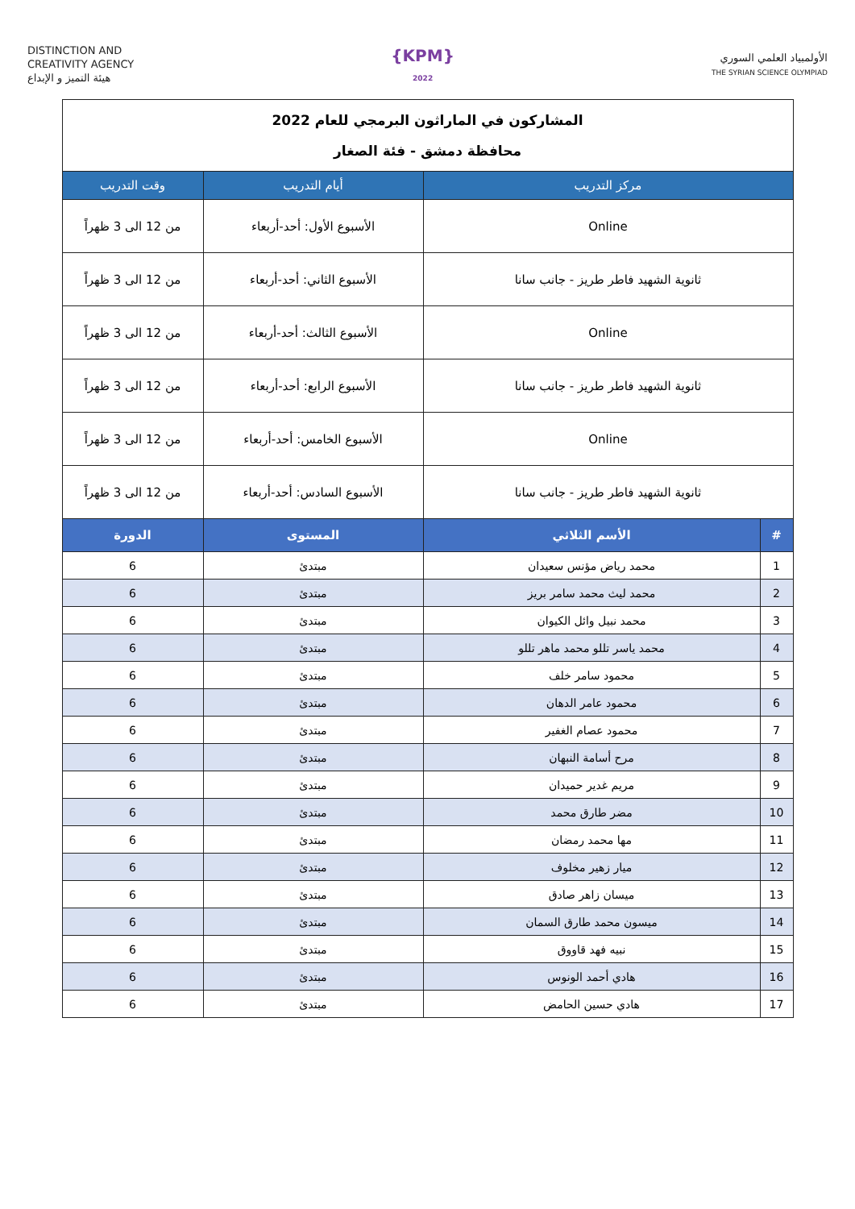DISTINCTION AND
CREATIVITY AGENCY
هيئة التميز و الإبداع
{KPM}
2022
الأولمبياد العلمي السوري
THE SYRIAN SCIENCE OLYMPIAD
| المشاركون في الماراثون البرمجي للعام 2022 محافظة دمشق - فئة الصغار | | | |
| مركز التدريب | | أيام التدريب | وقت التدريب |
| Online | | الأسبوع الأول: أحد-أربعاء | من 12 الى 3 ظهراً |
| ثانوية الشهيد فاطر طريز - جانب سانا | | الأسبوع الثاني: أحد-أربعاء | من 12 الى 3 ظهراً |
| Online | | الأسبوع الثالث: أحد-أربعاء | من 12 الى 3 ظهراً |
| ثانوية الشهيد فاطر طريز - جانب سانا | | الأسبوع الرابع: أحد-أربعاء | من 12 الى 3 ظهراً |
| Online | | الأسبوع الخامس: أحد-أربعاء | من 12 الى 3 ظهراً |
| ثانوية الشهيد فاطر طريز - جانب سانا | | الأسبوع السادس: أحد-أربعاء | من 12 الى 3 ظهراً |
| # | الأسم الثلاثي | المستوى | الدورة |
| 1 | محمد رياض مؤنس سعيدان | مبتدئ | 6 |
| 2 | محمد ليث محمد سامر بريز | مبتدئ | 6 |
| 3 | محمد نبيل وائل الكيوان | مبتدئ | 6 |
| 4 | محمد ياسر تللو محمد ماهر تللو | مبتدئ | 6 |
| 5 | محمود سامر خلف | مبتدئ | 6 |
| 6 | محمود عامر الدهان | مبتدئ | 6 |
| 7 | محمود عصام الغفير | مبتدئ | 6 |
| 8 | مرح أسامة النبهان | مبتدئ | 6 |
| 9 | مريم غدير حميدان | مبتدئ | 6 |
| 10 | مضر طارق محمد | مبتدئ | 6 |
| 11 | مها محمد رمضان | مبتدئ | 6 |
| 12 | ميار زهير مخلوف | مبتدئ | 6 |
| 13 | ميسان زاهر صادق | مبتدئ | 6 |
| 14 | ميسون محمد طارق السمان | مبتدئ | 6 |
| 15 | نبيه فهد قاووق | مبتدئ | 6 |
| 16 | هادي أحمد الونوس | مبتدئ | 6 |
| 17 | هادي حسين الحامض | مبتدئ | 6 |